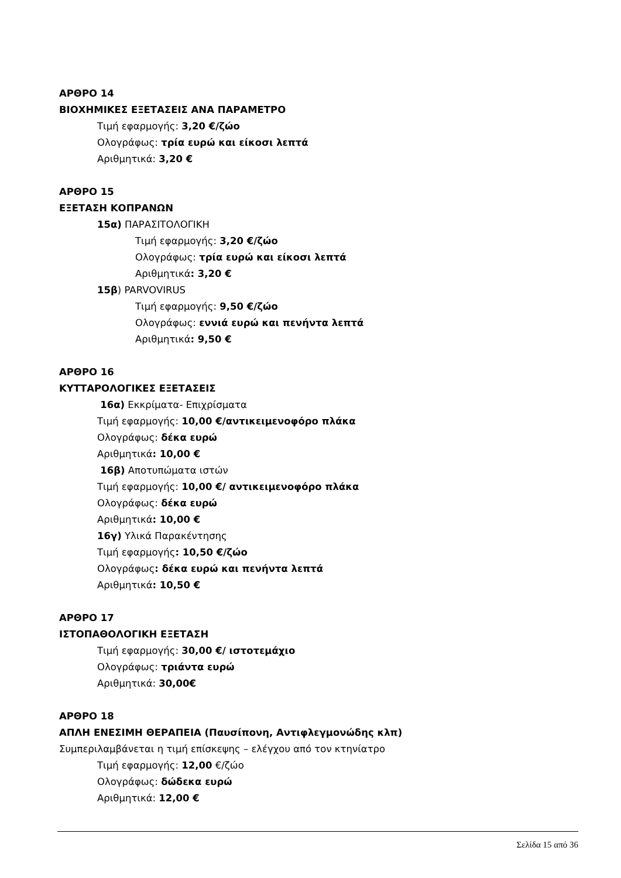ΑΡΘΡΟ 14
ΒΙΟΧΗΜΙΚΕΣ ΕΞΕΤΑΣΕΙΣ ΑΝΑ ΠΑΡΑΜΕΤΡΟ
Τιμή εφαρμογής: 3,20 €/ζώο
Ολογράφως: τρία ευρώ και είκοσι λεπτά
Αριθμητικά: 3,20 €
ΑΡΘΡΟ 15
ΕΞΕΤΑΣΗ ΚΟΠΡΑΝΩΝ
15α) ΠΑΡΑΣΙΤΟΛΟΓΙΚΗ
Τιμή εφαρμογής: 3,20 €/ζώο
Ολογράφως: τρία ευρώ και είκοσι λεπτά
Αριθμητικά: 3,20 €
15β) PARVOVIRUS
Τιμή εφαρμογής: 9,50 €/ζώο
Ολογράφως: εννιά ευρώ και πενήντα λεπτά
Αριθμητικά: 9,50 €
ΑΡΘΡΟ 16
ΚΥΤΤΑΡΟΛΟΓΙΚΕΣ ΕΞΕΤΑΣΕΙΣ
16α) Εκκρίματα- Επιχρίσματα
Τιμή εφαρμογής: 10,00 €/αντικειμενοφόρο πλάκα
Ολογράφως: δέκα ευρώ
Αριθμητικά: 10,00 €
16β) Αποτυπώματα ιστών
Τιμή εφαρμογής: 10,00 €/ αντικειμενοφόρο πλάκα
Ολογράφως: δέκα ευρώ
Αριθμητικά: 10,00 €
16γ) Υλικά Παρακέντησης
Τιμή εφαρμογής: 10,50 €/ζώο
Ολογράφως: δέκα ευρώ και πενήντα λεπτά
Αριθμητικά: 10,50 €
ΑΡΘΡΟ 17
ΙΣΤΟΠΑΘΟΛΟΓΙΚΗ ΕΞΕΤΑΣΗ
Τιμή εφαρμογής: 30,00 €/ ιστοτεμάχιο
Ολογράφως: τριάντα ευρώ
Αριθμητικά: 30,00€
ΑΡΘΡΟ 18
ΑΠΛΗ ΕΝΕΣΙΜΗ ΘΕΡΑΠΕΙΑ (Παυσίπονη, Αντιφλεγμονώδης κλπ)
Συμπεριλαμβάνεται η τιμή επίσκεψης – ελέγχου από τον κτηνίατρο
Τιμή εφαρμογής: 12,00 €/ζώο
Ολογράφως: δώδεκα ευρώ
Αριθμητικά: 12,00 €
Σελίδα 15 από 36